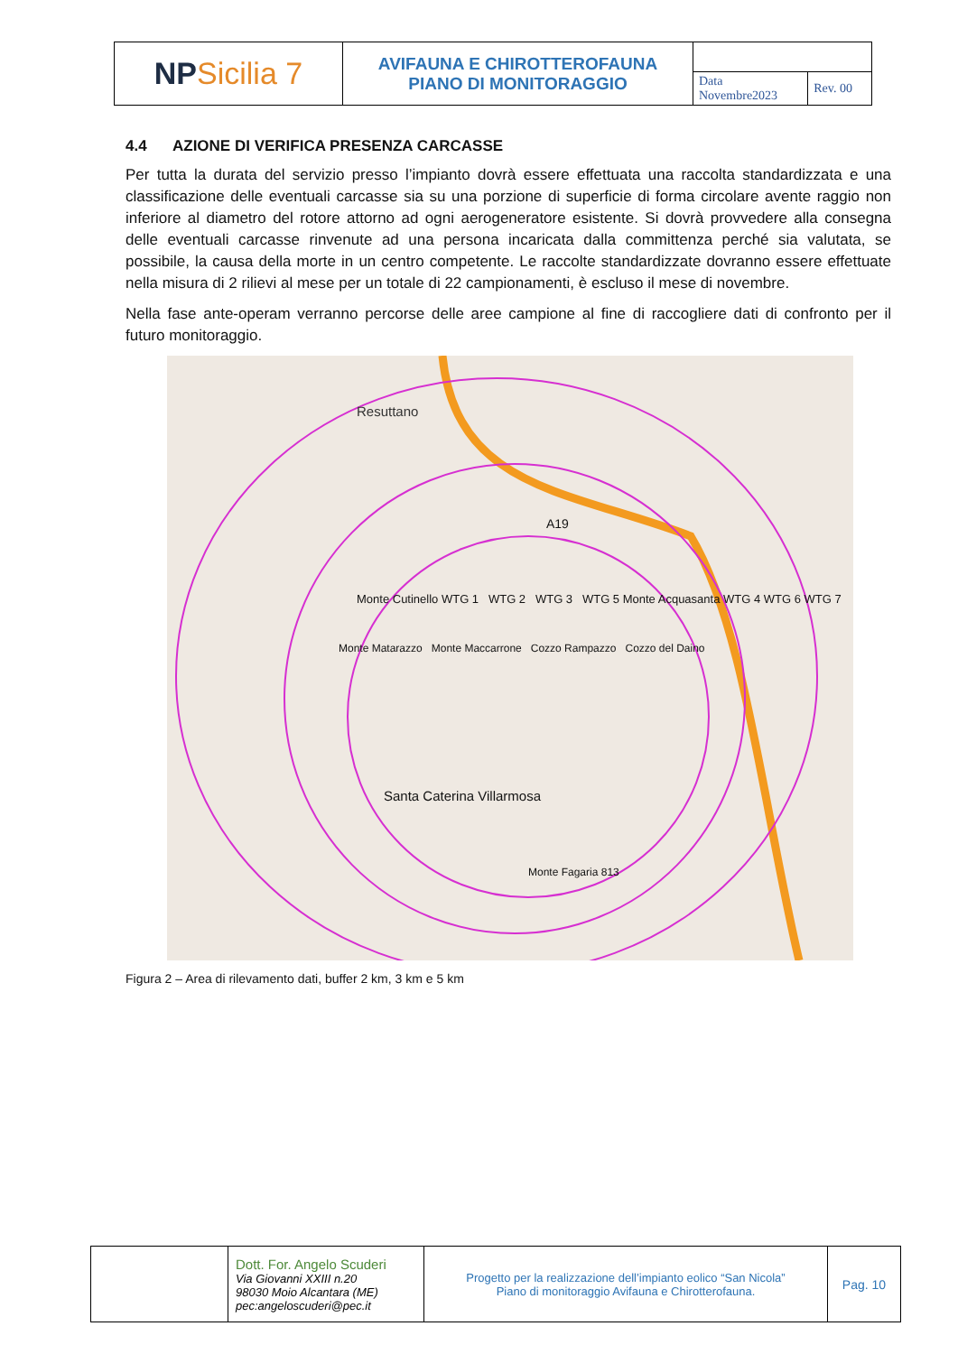| NP Sicilia 7 | AVIFAUNA E CHIROTTEROFAUNA PIANO DI MONITORAGGIO | | |
| | | Data Novembre2023 | Rev. 00 |
4.4 AZIONE DI VERIFICA PRESENZA CARCASSE
Per tutta la durata del servizio presso l’impianto dovrà essere effettuata una raccolta standardizzata e una classificazione delle eventuali carcasse sia su una porzione di superficie di forma circolare avente raggio non inferiore al diametro del rotore attorno ad ogni aerogeneratore esistente. Si dovrà provvedere alla consegna delle eventuali carcasse rinvenute ad una persona incaricata dalla committenza perché sia valutata, se possibile, la causa della morte in un centro competente. Le raccolte standardizzate dovranno essere effettuate nella misura di 2 rilievi al mese per un totale di 22 campionamenti, è escluso il mese di novembre.
Nella fase ante-operam verranno percorse delle aree campione al fine di raccogliere dati di confronto per il futuro monitoraggio.
Resuttano
A19
Monte Cutinello WTG 1 WTG 2 WTG 3 WTG 5 Monte Acquasanta WTG 4 WTG 6 WTG 7
Monte Matarazzo Monte Maccarrone Cozzo Rampazzo Cozzo del Daino
Santa Caterina Villarmosa
Monte Fagaria 813
Figura 2 – Area di rilevamento dati, buffer 2 km, 3 km e 5 km
| | Dott. For. Angelo Scuderi Via Giovanni XXIII n.20 98030 Moio Alcantara (ME) pec:angeloscuderi@pec.it | Progetto per la realizzazione dell’impianto eolico “San Nicola” Piano di monitoraggio Avifauna e Chirotterofauna. | Pag. 10 |